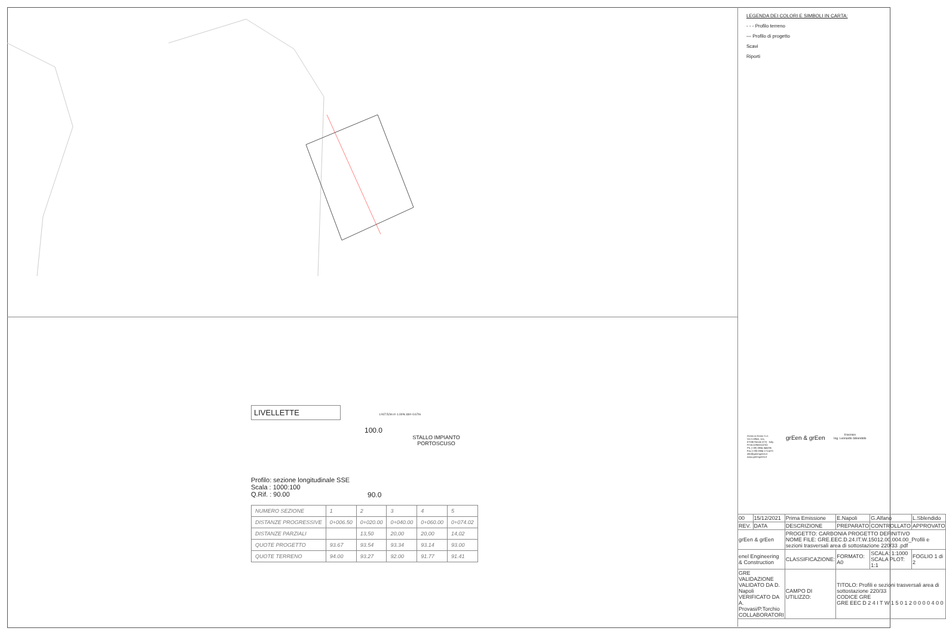LEGENDA DEI COLORI E SIMBOLI IN CARTA:
- - - Profilo terreno
— Profilo di progetto
Scavi
Riporti
Green & Green S.r.l.
Via V.Alfieri, snc,
87036 Rende (CS) - Italy
P.IVA 02900010782
Ph. (+39) 0984 846295
Fax (+39) 0984 1711470
info@greengreen.it
www.greengreen.it
grEen & grEen
Il tecnico
Ing. Leonardo Sblendido
LIVELLETTE L=67.52m i=-1.00% Δh=-0.67m
100.0
STALLO IMPIANTO PORTOSCUSO
Profilo: sezione longitudinale SSE
Scala : 1000:100
Q.Rif. : 90.00
90.0
| NUMERO SEZIONE | 1 | 2 | 3 | 4 | 5 |
| DISTANZE PROGRESSIVE | 0+006.50 | 0+020.00 | 0+040.00 | 0+060.00 | 0+074.02 |
| DISTANZE PARZIALI | | 13,50 | 20,00 | 20,00 | 14,02 |
| QUOTE PROGETTO | 93.67 | 93.54 | 93.34 | 93.14 | 93.00 |
| QUOTE TERRENO | 94.00 | 93.27 | 92.00 | 91.77 | 91.41 |
| 00 | 15/12/2021 | Prima Emissione | E.Napoli | G.Alfano | L.Sblendido |
| REV. | DATA | DESCRIZIONE | PREPARATO | CONTROLLATO | APPROVATO |
| grEen & grEen | | PROGETTO: CARBONIA PROGETTO DEFINITIVO NOME FILE: GRE.EEC.D.24.IT.W.15012.00.004.00_Profili e sezioni trasversali area di sottostazione 220/33 .pdf | | | |
| enel Engineering & Construction | | CLASSIFICAZIONE: | FORMATO: A0 | SCALA: 1:1000 SCALA PLOT: 1:1 | FOGLIO 1 di 2 |
| GRE VALIDAZIONE VALIDATO DA D. Napoli VERIFICATO DA A. Provasi/P.Torchio COLLABORATORI | | CAMPO DI UTILIZZO: | TITOLO: Profili e sezioni trasversali area di sottostazione 220/33 CODICE GRE GRE EEC D 2 4 I T W 1 5 0 1 2 0 0 0 0 4 0 0 | | |